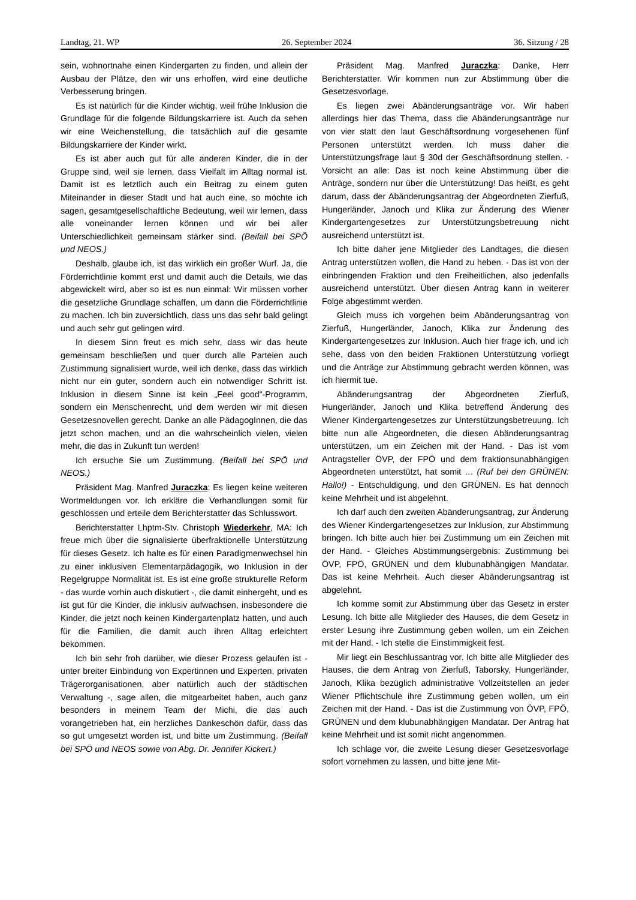Landtag, 21. WP 26. September 2024 36. Sitzung / 28
sein, wohnortnahe einen Kindergarten zu finden, und allein der Ausbau der Plätze, den wir uns erhoffen, wird eine deutliche Verbesserung bringen.
Es ist natürlich für die Kinder wichtig, weil frühe Inklusion die Grundlage für die folgende Bildungskarriere ist. Auch da sehen wir eine Weichenstellung, die tatsächlich auf die gesamte Bildungskarriere der Kinder wirkt.
Es ist aber auch gut für alle anderen Kinder, die in der Gruppe sind, weil sie lernen, dass Vielfalt im Alltag normal ist. Damit ist es letztlich auch ein Beitrag zu einem guten Miteinander in dieser Stadt und hat auch eine, so möchte ich sagen, gesamtgesellschaftliche Bedeutung, weil wir lernen, dass alle voneinander lernen können und wir bei aller Unterschiedlichkeit gemeinsam stärker sind. (Beifall bei SPÖ und NEOS.)
Deshalb, glaube ich, ist das wirklich ein großer Wurf. Ja, die Förderrichtlinie kommt erst und damit auch die Details, wie das abgewickelt wird, aber so ist es nun einmal: Wir müssen vorher die gesetzliche Grundlage schaffen, um dann die Förderrichtlinie zu machen. Ich bin zuversichtlich, dass uns das sehr bald gelingt und auch sehr gut gelingen wird.
In diesem Sinn freut es mich sehr, dass wir das heute gemeinsam beschließen und quer durch alle Parteien auch Zustimmung signalisiert wurde, weil ich denke, dass das wirklich nicht nur ein guter, sondern auch ein notwendiger Schritt ist. Inklusion in diesem Sinne ist kein „Feel good“-Programm, sondern ein Menschenrecht, und dem werden wir mit diesen Gesetzesnovellen gerecht. Danke an alle PädagogInnen, die das jetzt schon machen, und an die wahrscheinlich vielen, vielen mehr, die das in Zukunft tun werden!
Ich ersuche Sie um Zustimmung. (Beifall bei SPÖ und NEOS.)
Präsident Mag. Manfred Juraczka: Es liegen keine weiteren Wortmeldungen vor. Ich erkläre die Verhandlungen somit für geschlossen und erteile dem Berichterstatter das Schlusswort.
Berichterstatter Lhptm-Stv. Christoph Wiederkehr, MA: Ich freue mich über die signalisierte überfraktionelle Unterstützung für dieses Gesetz. Ich halte es für einen Paradigmenwechsel hin zu einer inklusiven Elementarpädagogik, wo Inklusion in der Regelgruppe Normalität ist. Es ist eine große strukturelle Reform - das wurde vorhin auch diskutiert -, die damit einhergeht, und es ist gut für die Kinder, die inklusiv aufwachsen, insbesondere die Kinder, die jetzt noch keinen Kindergartenplatz hatten, und auch für die Familien, die damit auch ihren Alltag erleichtert bekommen.
Ich bin sehr froh darüber, wie dieser Prozess gelaufen ist - unter breiter Einbindung von Expertinnen und Experten, privaten Trägerorganisationen, aber natürlich auch der städtischen Verwaltung -, sage allen, die mitgearbeitet haben, auch ganz besonders in meinem Team der Michi, die das auch vorangetrieben hat, ein herzliches Dankeschön dafür, dass das so gut umgesetzt worden ist, und bitte um Zustimmung. (Beifall bei SPÖ und NEOS sowie von Abg. Dr. Jennifer Kickert.)
Präsident Mag. Manfred Juraczka: Danke, Herr Berichterstatter. Wir kommen nun zur Abstimmung über die Gesetzesvorlage.
Es liegen zwei Abänderungsanträge vor. Wir haben allerdings hier das Thema, dass die Abänderungsanträge nur von vier statt den laut Geschäftsordnung vorgesehenen fünf Personen unterstützt werden. Ich muss daher die Unterstützungsfrage laut § 30d der Geschäftsordnung stellen. - Vorsicht an alle: Das ist noch keine Abstimmung über die Anträge, sondern nur über die Unterstützung! Das heißt, es geht darum, dass der Abänderungsantrag der Abgeordneten Zierfuß, Hungerländer, Janoch und Klika zur Änderung des Wiener Kindergartengesetzes zur Unterstützungsbetreuung nicht ausreichend unterstützt ist.
Ich bitte daher jene Mitglieder des Landtages, die diesen Antrag unterstützen wollen, die Hand zu heben. - Das ist von der einbringenden Fraktion und den Freiheitlichen, also jedenfalls ausreichend unterstützt. Über diesen Antrag kann in weiterer Folge abgestimmt werden.
Gleich muss ich vorgehen beim Abänderungsantrag von Zierfuß, Hungerländer, Janoch, Klika zur Änderung des Kindergartengesetzes zur Inklusion. Auch hier frage ich, und ich sehe, dass von den beiden Fraktionen Unterstützung vorliegt und die Anträge zur Abstimmung gebracht werden können, was ich hiermit tue.
Abänderungsantrag der Abgeordneten Zierfuß, Hungerländer, Janoch und Klika betreffend Änderung des Wiener Kindergartengesetzes zur Unterstützungsbetreuung. Ich bitte nun alle Abgeordneten, die diesen Abänderungsantrag unterstützen, um ein Zeichen mit der Hand. - Das ist vom Antragsteller ÖVP, der FPÖ und dem fraktionsunabhängigen Abgeordneten unterstützt, hat somit … (Ruf bei den GRÜNEN: Hallo!) - Entschuldigung, und den GRÜNEN. Es hat dennoch keine Mehrheit und ist abgelehnt.
Ich darf auch den zweiten Abänderungsantrag, zur Änderung des Wiener Kindergartengesetzes zur Inklusion, zur Abstimmung bringen. Ich bitte auch hier bei Zustimmung um ein Zeichen mit der Hand. - Gleiches Abstimmungsergebnis: Zustimmung bei ÖVP, FPÖ, GRÜNEN und dem klubunabhängigen Mandatar. Das ist keine Mehrheit. Auch dieser Abänderungsantrag ist abgelehnt.
Ich komme somit zur Abstimmung über das Gesetz in erster Lesung. Ich bitte alle Mitglieder des Hauses, die dem Gesetz in erster Lesung ihre Zustimmung geben wollen, um ein Zeichen mit der Hand. - Ich stelle die Einstimmigkeit fest.
Mir liegt ein Beschlussantrag vor. Ich bitte alle Mitglieder des Hauses, die dem Antrag von Zierfuß, Taborsky, Hungerländer, Janoch, Klika bezüglich administrative Vollzeitstellen an jeder Wiener Pflichtschule ihre Zustimmung geben wollen, um ein Zeichen mit der Hand. - Das ist die Zustimmung von ÖVP, FPÖ, GRÜNEN und dem klubunabhängigen Mandatar. Der Antrag hat keine Mehrheit und ist somit nicht angenommen.
Ich schlage vor, die zweite Lesung dieser Gesetzesvorlage sofort vornehmen zu lassen, und bitte jene Mit-